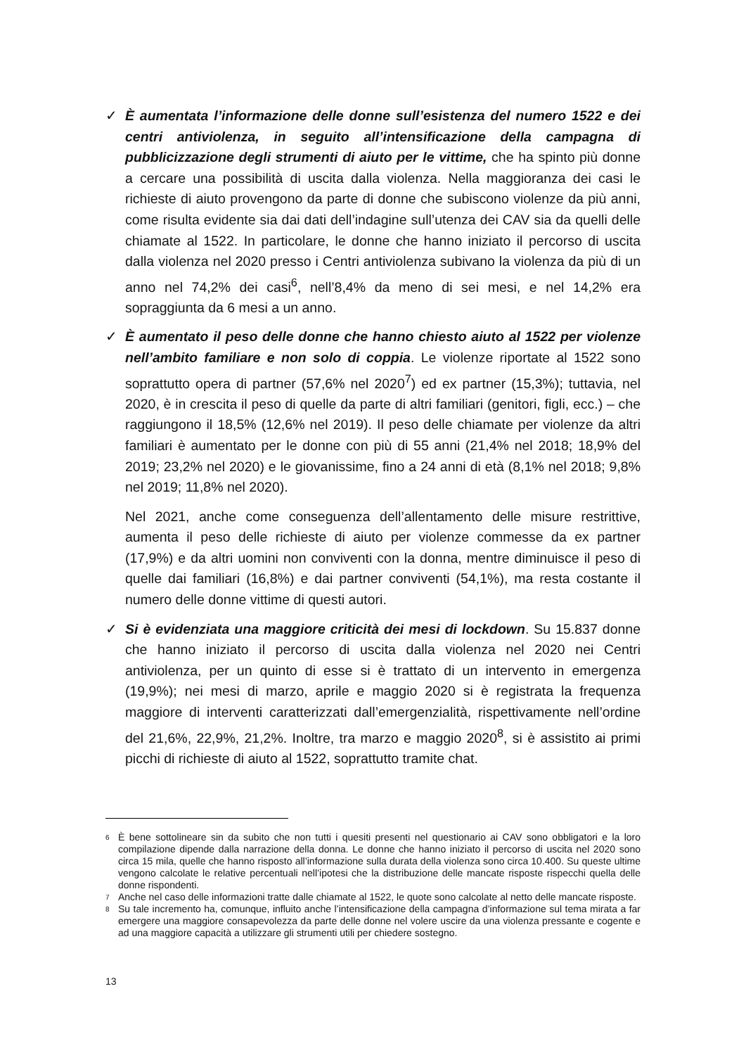✓ È aumentata l’informazione delle donne sull’esistenza del numero 1522 e dei centri antiviolenza, in seguito all’intensificazione della campagna di pubblicizzazione degli strumenti di aiuto per le vittime, che ha spinto più donne a cercare una possibilità di uscita dalla violenza. Nella maggioranza dei casi le richieste di aiuto provengono da parte di donne che subiscono violenze da più anni, come risulta evidente sia dai dati dell’indagine sull’utenza dei CAV sia da quelli delle chiamate al 1522. In particolare, le donne che hanno iniziato il percorso di uscita dalla violenza nel 2020 presso i Centri antiviolenza subivano la violenza da più di un anno nel 74,2% dei casi<sup>6</sup>, nell’8,4% da meno di sei mesi, e nel 14,2% era sopraggiunta da 6 mesi a un anno.
✓ È aumentato il peso delle donne che hanno chiesto aiuto al 1522 per violenze nell’ambito familiare e non solo di coppia. Le violenze riportate al 1522 sono soprattutto opera di partner (57,6% nel 2020<sup>7</sup>) ed ex partner (15,3%); tuttavia, nel 2020, è in crescita il peso di quelle da parte di altri familiari (genitori, figli, ecc.) – che raggiungono il 18,5% (12,6% nel 2019). Il peso delle chiamate per violenze da altri familiari è aumentato per le donne con più di 55 anni (21,4% nel 2018; 18,9% del 2019; 23,2% nel 2020) e le giovanissime, fino a 24 anni di età (8,1% nel 2018; 9,8% nel 2019; 11,8% nel 2020).
Nel 2021, anche come conseguenza dell’allentamento delle misure restrittive, aumenta il peso delle richieste di aiuto per violenze commesse da ex partner (17,9%) e da altri uomini non conviventi con la donna, mentre diminuisce il peso di quelle dai familiari (16,8%) e dai partner conviventi (54,1%), ma resta costante il numero delle donne vittime di questi autori.
✓ Si è evidenziata una maggiore criticità dei mesi di lockdown. Su 15.837 donne che hanno iniziato il percorso di uscita dalla violenza nel 2020 nei Centri antiviolenza, per un quinto di esse si è trattato di un intervento in emergenza (19,9%); nei mesi di marzo, aprile e maggio 2020 si è registrata la frequenza maggiore di interventi caratterizzati dall’emergenzialità, rispettivamente nell’ordine del 21,6%, 22,9%, 21,2%. Inoltre, tra marzo e maggio 2020<sup>8</sup>, si è assistito ai primi picchi di richieste di aiuto al 1522, soprattutto tramite chat.
6
È bene sottolineare sin da subito che non tutti i quesiti presenti nel questionario ai CAV sono obbligatori e la loro compilazione dipende dalla narrazione della donna. Le donne che hanno iniziato il percorso di uscita nel 2020 sono circa 15 mila, quelle che hanno risposto all’informazione sulla durata della violenza sono circa 10.400. Su queste ultime vengono calcolate le relative percentuali nell’ipotesi che la distribuzione delle mancate risposte rispecchi quella delle donne rispondenti.
7
Anche nel caso delle informazioni tratte dalle chiamate al 1522, le quote sono calcolate al netto delle mancate risposte.
8
Su tale incremento ha, comunque, influito anche l’intensificazione della campagna d’informazione sul tema mirata a far emergere una maggiore consapevolezza da parte delle donne nel volere uscire da una violenza pressante e cogente e ad una maggiore capacità a utilizzare gli strumenti utili per chiedere sostegno.
13